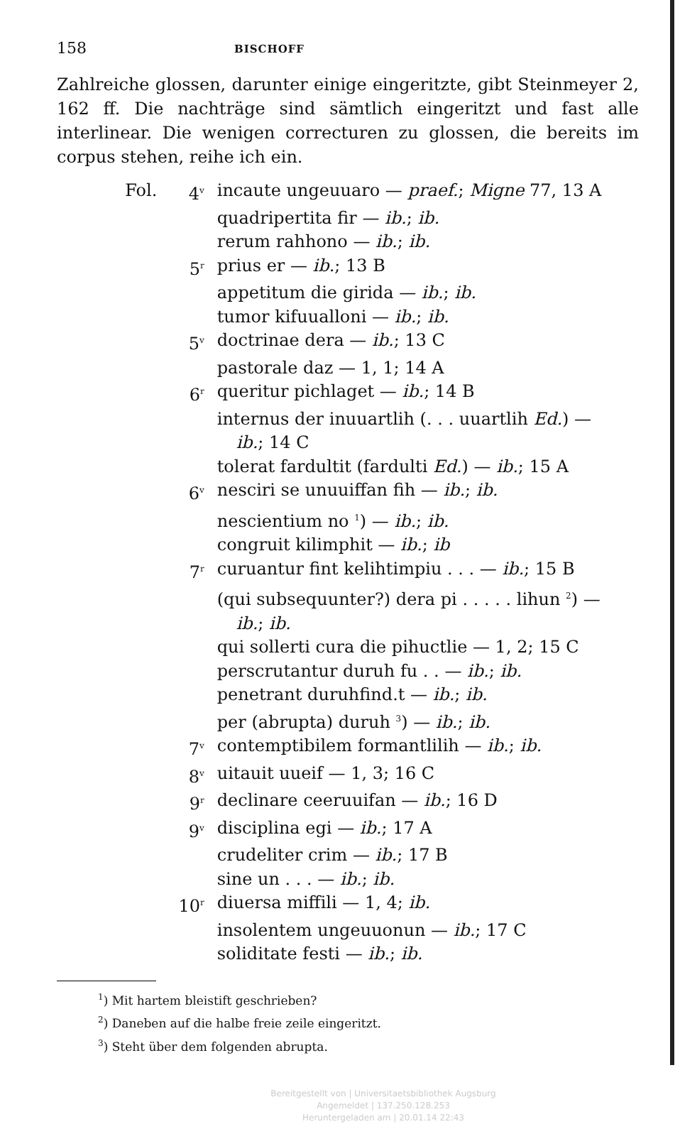158 BISCHOFF
Zahlreiche glossen, darunter einige eingeritzte, gibt Steinmeyer 2, 162 ff. Die nachträge sind sämtlich eingeritzt und fast alle interlinear. Die wenigen correcturen zu glossen, die bereits im corpus stehen, reihe ich ein.
Fol. 4<sup>v</sup> incaute ungeuuaro — praef.; Migne 77, 13 A
quadripertita fir — ib.; ib.
rerum rahhono — ib.; ib.
5<sup>r</sup> prius er — ib.; 13 B
appetitum die girida — ib.; ib.
tumor kifuualloni — ib.; ib.
5<sup>v</sup> doctrinae dera — ib.; 13 C
pastorale daz — 1, 1; 14 A
6<sup>r</sup> queritur pichlaget — ib.; 14 B
internus der inuuartlih (. . . uuartlih Ed.) —
ib.; 14 C
tolerat fardultit (fardulti Ed.) — ib.; 15 A
6<sup>v</sup> nesciri se unuuiffan fih — ib.; ib.
nescientium no <sup>1</sup>) — ib.; ib.
congruit kilimphit — ib.; ib
7<sup>r</sup> curuantur fint kelihtimpiu . . . — ib.; 15 B
(qui subsequunter?) dera pi . . . . . lihun <sup>2</sup>) —
ib.; ib.
qui sollerti cura die pihuctlie — 1, 2; 15 C
perscrutantur duruh fu . . — ib.; ib.
penetrant duruhfind.t — ib.; ib.
per (abrupta) duruh <sup>3</sup>) — ib.; ib.
7<sup>v</sup> contemptibilem formantlilih — ib.; ib.
8<sup>v</sup> uitauit uueif — 1, 3; 16 C
9<sup>r</sup> declinare ceeruuifan — ib.; 16 D
9<sup>v</sup> disciplina egi — ib.; 17 A
crudeliter crim — ib.; 17 B
sine un . . . — ib.; ib.
10<sup>r</sup> diuersa miffili — 1, 4; ib.
insolentem ungeuuonun — ib.; 17 C
soliditate festi — ib.; ib.
<sup>1</sup>) Mit hartem bleistift geschrieben?
<sup>2</sup>) Daneben auf die halbe freie zeile eingeritzt.
<sup>3</sup>) Steht über dem folgenden abrupta.
Bereitgestellt von | Universitaetsbibliothek Augsburg
Angemeldet | 137.250.128.253
Heruntergeladen am | 20.01.14 22:43